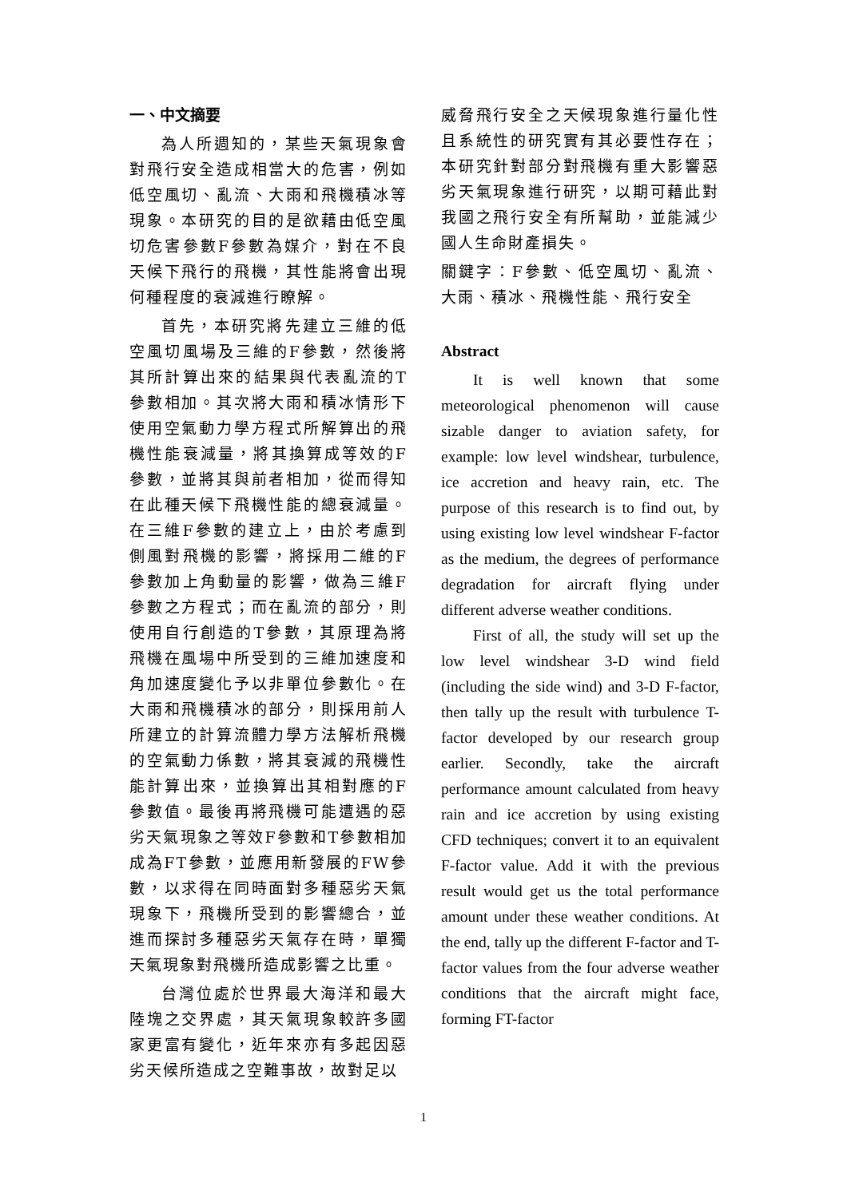一、中文摘要
為人所週知的，某些天氣現象會對飛行安全造成相當大的危害，例如低空風切、亂流、大雨和飛機積冰等現象。本研究的目的是欲藉由低空風切危害參數F參數為媒介，對在不良天候下飛行的飛機，其性能將會出現何種程度的衰減進行瞭解。
首先，本研究將先建立三維的低空風切風場及三維的F參數，然後將其所計算出來的結果與代表亂流的T參數相加。其次將大雨和積冰情形下使用空氣動力學方程式所解算出的飛機性能衰減量，將其換算成等效的F參數，並將其與前者相加，從而得知在此種天候下飛機性能的總衰減量。在三維F參數的建立上，由於考慮到側風對飛機的影響，將採用二維的F參數加上角動量的影響，做為三維F參數之方程式；而在亂流的部分，則使用自行創造的T參數，其原理為將飛機在風場中所受到的三維加速度和角加速度變化予以非單位參數化。在大雨和飛機積冰的部分，則採用前人所建立的計算流體力學方法解析飛機的空氣動力係數，將其衰減的飛機性能計算出來，並換算出其相對應的F參數值。最後再將飛機可能遭遇的惡劣天氣現象之等效F參數和T參數相加成為FT參數，並應用新發展的FW參數，以求得在同時面對多種惡劣天氣現象下，飛機所受到的影響總合，並進而探討多種惡劣天氣存在時，單獨天氣現象對飛機所造成影響之比重。
台灣位處於世界最大海洋和最大陸塊之交界處，其天氣現象較許多國家更富有變化，近年來亦有多起因惡劣天候所造成之空難事故，故對足以
威脅飛行安全之天候現象進行量化性且系統性的研究實有其必要性存在；本研究針對部分對飛機有重大影響惡劣天氣現象進行研究，以期可藉此對我國之飛行安全有所幫助，並能減少國人生命財產損失。
關鍵字：F參數、低空風切、亂流、大雨、積冰、飛機性能、飛行安全
Abstract
It is well known that some meteorological phenomenon will cause sizable danger to aviation safety, for example: low level windshear, turbulence, ice accretion and heavy rain, etc. The purpose of this research is to find out, by using existing low level windshear F-factor as the medium, the degrees of performance degradation for aircraft flying under different adverse weather conditions.
First of all, the study will set up the low level windshear 3-D wind field (including the side wind) and 3-D F-factor, then tally up the result with turbulence T-factor developed by our research group earlier. Secondly, take the aircraft performance amount calculated from heavy rain and ice accretion by using existing CFD techniques; convert it to an equivalent F-factor value. Add it with the previous result would get us the total performance amount under these weather conditions. At the end, tally up the different F-factor and T-factor values from the four adverse weather conditions that the aircraft might face, forming FT-factor
1